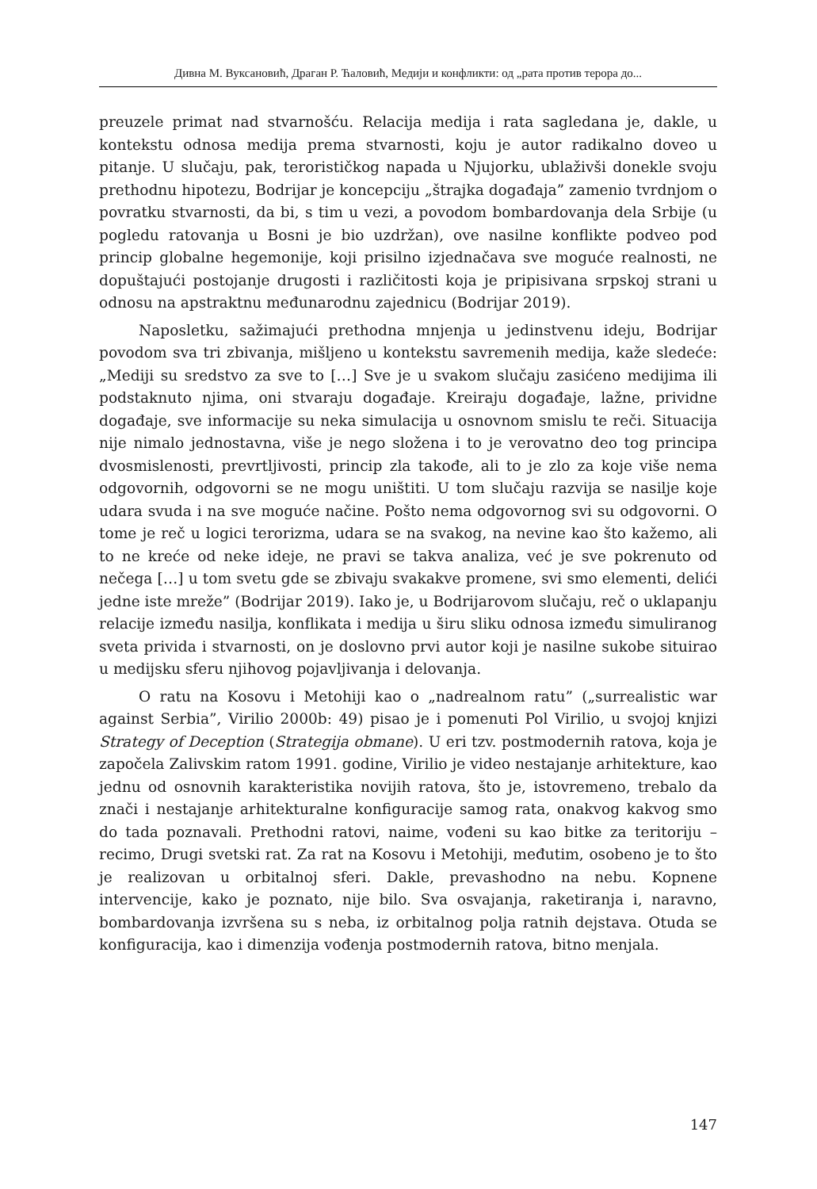Дивна М. Вуксановић, Драган Р. Ћаловић, Медији и конфликти: од „рата против терора до...
preuzele primat nad stvarnošću. Relacija medija i rata sagledana je, dakle, u kontekstu odnosa medija prema stvarnosti, koju je autor radikalno doveo u pitanje. U slučaju, pak, terorističkog napada u Njujorku, ublaživši donekle svoju prethodnu hipotezu, Bodrijar je koncepciju „štrajka događaja” zamenio tvrdnjom o povratku stvarnosti, da bi, s tim u vezi, a povodom bombardovanja dela Srbije (u pogledu ratovanja u Bosni je bio uzdržan), ove nasilne konflikte podveo pod princip globalne hegemonije, koji prisilno izjednačava sve moguće realnosti, ne dopuštajući postojanje drugosti i različitosti koja je pripisivana srpskoj strani u odnosu na apstraktnu međunarodnu zajednicu (Bodrijar 2019).
Naposletku, sažimajući prethodna mnjenja u jedinstvenu ideju, Bodrijar povodom sva tri zbivanja, mišljeno u kontekstu savremenih medija, kaže sledeće: „Mediji su sredstvo za sve to […] Sve je u svakom slučaju zasićeno medijima ili podstaknuto njima, oni stvaraju događaje. Kreiraju događaje, lažne, prividne događaje, sve informacije su neka simulacija u osnovnom smislu te reči. Situacija nije nimalo jednostavna, više je nego složena i to je verovatno deo tog principa dvosmislenosti, prevrtljivosti, princip zla takođe, ali to je zlo za koje više nema odgovornih, odgovorni se ne mogu uništiti. U tom slučaju razvija se nasilje koje udara svuda i na sve moguće načine. Pošto nema odgovornog svi su odgovorni. O tome je reč u logici terorizma, udara se na svakog, na nevine kao što kažemo, ali to ne kreće od neke ideje, ne pravi se takva analiza, već je sve pokrenuto od nečega […] u tom svetu gde se zbivaju svakakve promene, svi smo elementi, delići jedne iste mreže” (Bodrijar 2019). Iako je, u Bodrijarovom slučaju, reč o uklapanju relacije između nasilja, konflikata i medija u širu sliku odnosa između simuliranog sveta privida i stvarnosti, on je doslovno prvi autor koji je nasilne sukobe situirao u medijsku sferu njihovog pojavljivanja i delovanja.
O ratu na Kosovu i Metohiji kao o „nadrealnom ratu” („surrealistic war against Serbia”, Virilio 2000b: 49) pisao je i pomenuti Pol Virilio, u svojoj knjizi Strategy of Deception (Strategija obmane). U eri tzv. postmodernih ratova, koja je započela Zalivskim ratom 1991. godine, Virilio je video nestajanje arhitekture, kao jednu od osnovnih karakteristika novijih ratova, što je, istovremeno, trebalo da znači i nestajanje arhitekturalne konfiguracije samog rata, onakvog kakvog smo do tada poznavali. Prethodni ratovi, naime, vođeni su kao bitke za teritoriju – recimo, Drugi svetski rat. Za rat na Kosovu i Metohiji, međutim, osobeno je to što je realizovan u orbitalnoj sferi. Dakle, prevashodno na nebu. Kopnene intervencije, kako je poznato, nije bilo. Sva osvajanja, raketiranja i, naravno, bombardovanja izvršena su s neba, iz orbitalnog polja ratnih dejstava. Otuda se konfiguracija, kao i dimenzija vođenja postmodernih ratova, bitno menjala.
147